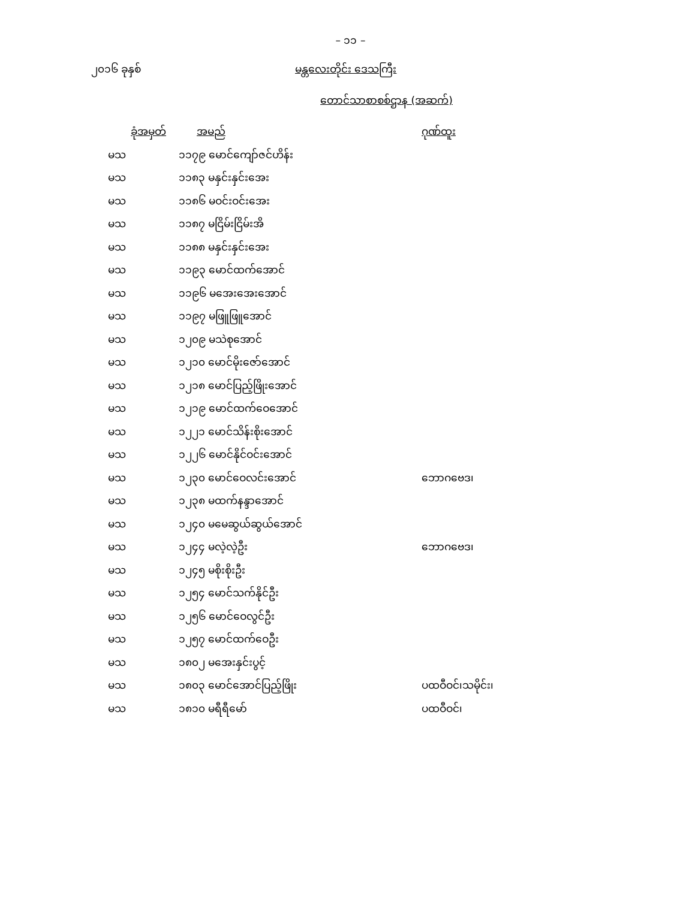– ၁၁ –
၂၀၁၆ ခုနှစ် မန္တလေးတိုင်း ဒေသကြီး
တောင်သာစာစစ်ဌာန (အဆက်)
| ခုံအမှတ် | အမည် | ဂုဏ်ထူး |
| --- | --- | --- |
| မသ | ၁၁၇၉ မောင်ကျော်ဇင်ဟိန်း | |
| မသ | ၁၁၈၃ မနှင်းနှင်းအေး | |
| မသ | ၁၁၈၆ မဝင်းဝင်းအေး | |
| မသ | ၁၁၈၇ မငြိမ်းငြိမ်းအိ | |
| မသ | ၁၁၈၈ မနှင်းနှင်းအေး | |
| မသ | ၁၁၉၃ မောင်ထက်အောင် | |
| မသ | ၁၁၉၆ မအေးအေးအောင် | |
| မသ | ၁၁၉၇ မဖြူဖြူအောင် | |
| မသ | ၁၂၀၉ မသဲစုအောင် | |
| မသ | ၁၂၁၀ မောင်မိုးဇော်အောင် | |
| မသ | ၁၂၁၈ မောင်ပြည့်ဖြိုးအောင် | |
| မသ | ၁၂၁၉ မောင်ထက်ဝေအောင် | |
| မသ | ၁၂၂၁ မောင်သိန်းစိုးအောင် | |
| မသ | ၁၂၂၆ မောင်နိုင်ဝင်းအောင် | |
| မသ | ၁၂၃၀ မောင်ဝေလင်းအောင် | ဘောဂဗေဒ၊ |
| မသ | ၁၂၃၈ မထက်နန္ဒာအောင် | |
| မသ | ၁၂၄၀ မမေဆွယ်ဆွယ်အောင် | |
| မသ | ၁၂၄၄ မလဲ့လဲ့ဦး | ဘောဂဗေဒ၊ |
| မသ | ၁၂၄၅ မစိုးစိုးဦး | |
| မသ | ၁၂၅၄ မောင်သက်နိုင်ဦး | |
| မသ | ၁၂၅၆ မောင်ဝေလွင်ဦး | |
| မသ | ၁၂၅၇ မောင်ထက်ဝေဦး | |
| မသ | ၁၈၀၂ မအေးနှင်းပွင့် | |
| မသ | ၁၈၀၃ မောင်အောင်ပြည့်ဖြိုး | ပထဝီဝင်၊သမိုင်း၊ |
| မသ | ၁၈၁၀ မရီရီမော် | ပထဝီဝင်၊ |